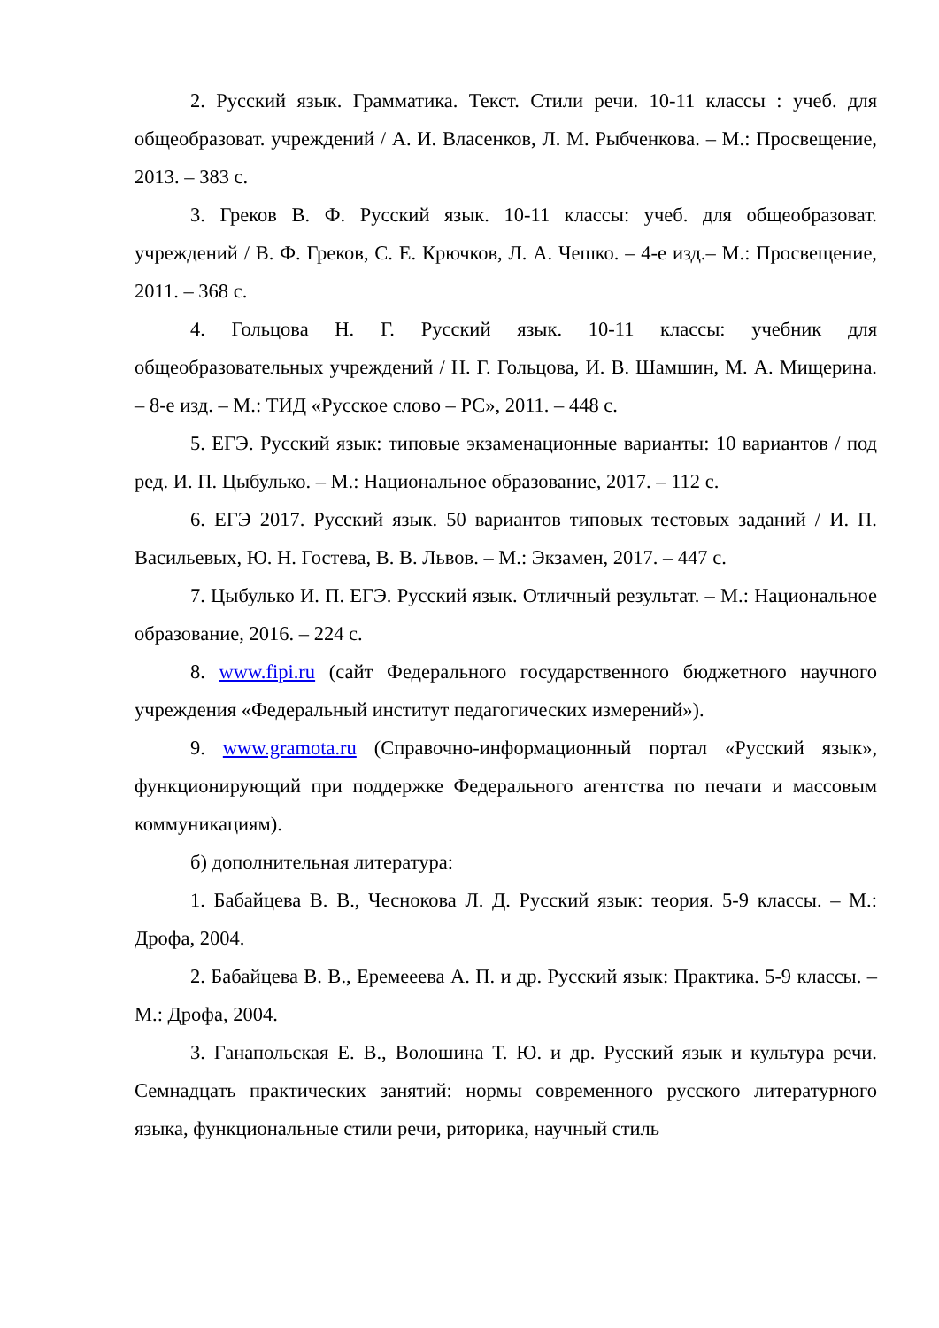2. Русский язык. Грамматика. Текст. Стили речи. 10-11 классы : учеб. для общеобразоват. учреждений / А. И. Власенков, Л. М. Рыбченкова. – М.: Просвещение, 2013. – 383 с.
3. Греков В. Ф. Русский язык. 10-11 классы: учеб. для общеобразоват. учреждений / В. Ф. Греков, С. Е. Крючков, Л. А. Чешко. – 4-е изд.– М.: Просвещение, 2011. – 368 с.
4. Гольцова Н. Г. Русский язык. 10-11 классы: учебник для общеобразовательных учреждений / Н. Г. Гольцова, И. В. Шамшин, М. А. Мищерина. – 8-е изд. – М.: ТИД «Русское слово – РС», 2011. – 448 с.
5. ЕГЭ. Русский язык: типовые экзаменационные варианты: 10 вариантов / под ред. И. П. Цыбулько. – М.: Национальное образование, 2017. – 112 с.
6. ЕГЭ 2017. Русский язык. 50 вариантов типовых тестовых заданий / И. П. Васильевых, Ю. Н. Гостева, В. В. Львов. – М.: Экзамен, 2017. – 447 с.
7. Цыбулько И. П. ЕГЭ. Русский язык. Отличный результат. – М.: Национальное образование, 2016. – 224 с.
8. www.fipi.ru (сайт Федерального государственного бюджетного научного учреждения «Федеральный институт педагогических измерений»).
9. www.gramota.ru (Справочно-информационный портал «Русский язык», функционирующий при поддержке Федерального агентства по печати и массовым коммуникациям).
б) дополнительная литература:
1. Бабайцева В. В., Чеснокова Л. Д. Русский язык: теория. 5-9 классы. – М.: Дрофа, 2004.
2. Бабайцева В. В., Еремееева А. П. и др. Русский язык: Практика. 5-9 классы. – М.: Дрофа, 2004.
3. Ганапольская Е. В., Волошина Т. Ю. и др. Русский язык и культура речи. Семнадцать практических занятий: нормы современного русского литературного языка, функциональные стили речи, риторика, научный стиль